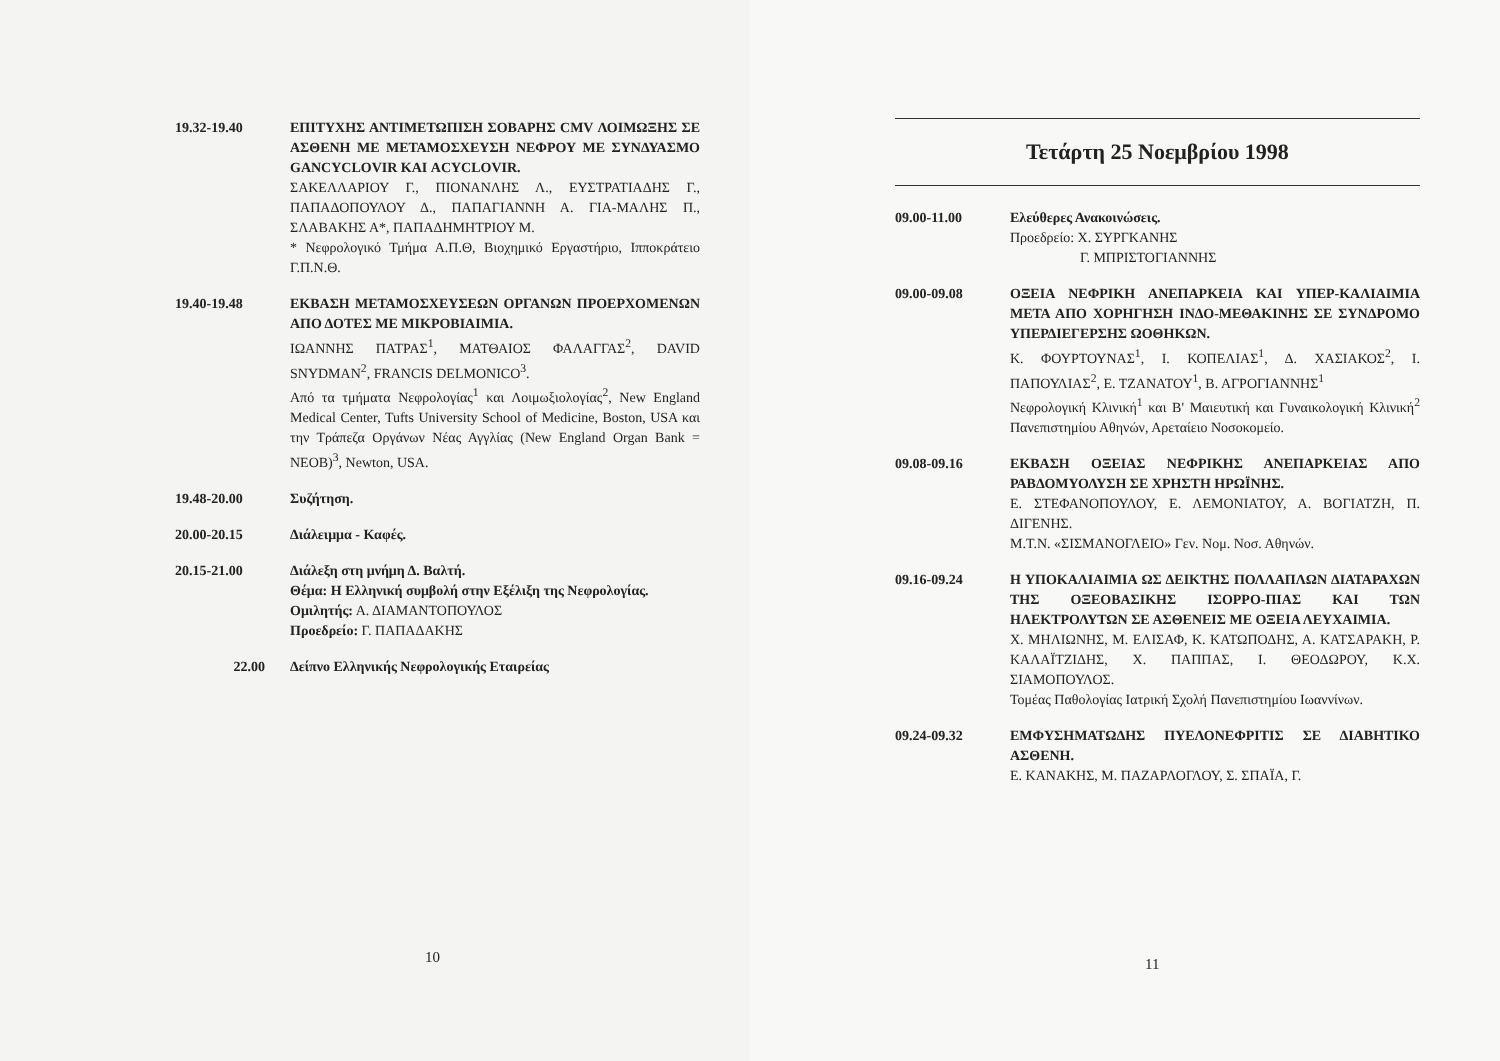19.32-19.40 ΕΠΙΤΥΧΗΣ ΑΝΤΙΜΕΤΩΠΙΣΗ ΣΟΒΑΡΗΣ CMV ΛΟΙΜΩΞΗΣ ΣΕ ΑΣΘΕΝΗ ΜΕ ΜΕΤΑΜΟΣΧΕΥΣΗ ΝΕΦΡΟΥ ΜΕ ΣΥΝΔΥΑΣΜΟ GANCYCLOVIR ΚΑΙ ACYCLOVIR.
ΣΑΚΕΛΛΑΡΙΟΥ Γ., ΠΙΟΝΑΝΛΗΣ Λ., ΕΥΣΤΡΑΤΙΑΔΗΣ Γ., ΠΑΠΑΔΟΠΟΥΛΟΥ Δ., ΠΑΠΑΓΙΑΝΝΗ Α. ΓΙΑ-ΜΑΛΗΣ Π., ΣΛΑΒΑΚΗΣ Α*, ΠΑΠΑΔΗΜΗΤΡΙΟΥ Μ.
* Νεφρολογικό Τμήμα Α.Π.Θ, Βιοχημικό Εργαστήριο, Ιπποκράτειο Γ.Π.Ν.Θ.
19.40-19.48 ΕΚΒΑΣΗ ΜΕΤΑΜΟΣΧΕΥΣΕΩΝ ΟΡΓΑΝΩΝ ΠΡΟΕΡΧΟΜΕΝΩΝ ΑΠΟ ΔΟΤΕΣ ΜΕ ΜΙΚΡΟΒΙΑΙΜΙΑ.
ΙΩΑΝΝΗΣ ΠΑΤΡΑΣ<sup>1</sup>, ΜΑΤΘΑΙΟΣ ΦΑΛΑΓΓΑΣ<sup>2</sup>, DAVID SNYDMAN<sup>2</sup>, FRANCIS DELMONICO<sup>3</sup>.
Από τα τμήματα Νεφρολογίας<sup>1</sup> και Λοιμωξιολογίας<sup>2</sup>, New England Medical Center, Tufts University School of Medicine, Boston, USA και την Τράπεζα Οργάνων Νέας Αγγλίας (New England Organ Bank = NEOB)<sup>3</sup>, Newton, USA.
19.48-20.00 Συζήτηση.
20.00-20.15 Διάλειμμα - Καφές.
20.15-21.00 Διάλεξη στη μνήμη Δ. Βαλτή.
Θέμα: Η Ελληνική συμβολή στην Εξέλιξη της Νεφρολογίας.
Ομιλητής: Α. ΔΙΑΜΑΝΤΟΠΟΥΛΟΣ
Προεδρείο: Γ. ΠΑΠΑΔΑΚΗΣ
22.00 Δείπνο Ελληνικής Νεφρολογικής Εταιρείας
10
Τετάρτη 25 Νοεμβρίου 1998
09.00-11.00 Ελεύθερες Ανακοινώσεις.
Προεδρείο: Χ. ΣΥΡΓΚΑΝΗΣ
Γ. ΜΠΡΙΣΤΟΓΙΑΝΝΗΣ
09.00-09.08 ΟΞΕΙΑ ΝΕΦΡΙΚΗ ΑΝΕΠΑΡΚΕΙΑ ΚΑΙ ΥΠΕΡ-ΚΑΛΙΑΙΜΙΑ ΜΕΤΑ ΑΠΟ ΧΟΡΗΓΗΣΗ ΙΝΔΟ-ΜΕΘΑΚΙΝΗΣ ΣΕ ΣΥΝΔΡΟΜΟ ΥΠΕΡΔΙΕΓΕΡΣΗΣ ΩΟΘΗΚΩΝ.
Κ. ΦΟΥΡΤΟΥΝΑΣ<sup>1</sup>, Ι. ΚΟΠΕΛΙΑΣ<sup>1</sup>, Δ. ΧΑΣΙΑΚΟΣ<sup>2</sup>, Ι. ΠΑΠΟΥΛΙΑΣ<sup>2</sup>, Ε. ΤΖΑΝΑΤΟΥ<sup>1</sup>, Β. ΑΓΡΟΓΙΑΝΝΗΣ<sup>1</sup>
Νεφρολογική Κλινική<sup>1</sup> και Β' Μαιευτική και Γυναικολογική Κλινική<sup>2</sup> Πανεπιστημίου Αθηνών, Αρεταίειο Νοσοκομείο.
09.08-09.16 ΕΚΒΑΣΗ ΟΞΕΙΑΣ ΝΕΦΡΙΚΗΣ ΑΝΕΠΑΡΚΕΙΑΣ ΑΠΟ ΡΑΒΔΟΜΥΟΛΥΣΗ ΣΕ ΧΡΗΣΤΗ ΗΡΩΪΝΗΣ.
Ε. ΣΤΕΦΑΝΟΠΟΥΛΟΥ, Ε. ΛΕΜΟΝΙΑΤΟΥ, Α. ΒΟΓΙΑΤΖΗ, Π. ΔΙΓΕΝΗΣ.
Μ.Τ.Ν. «ΣΙΣΜΑΝΟΓΛΕΙΟ» Γεν. Νομ. Νοσ. Αθηνών.
09.16-09.24 Η ΥΠΟΚΑΛΙΑΙΜΙΑ ΩΣ ΔΕΙΚΤΗΣ ΠΟΛΛΑΠΛΩΝ ΔΙΑΤΑΡΑΧΩΝ ΤΗΣ ΟΞΕΟΒΑΣΙΚΗΣ ΙΣΟΡΡΟ-ΠΙΑΣ ΚΑΙ ΤΩΝ ΗΛΕΚΤΡΟΛΥΤΩΝ ΣΕ ΑΣΘΕΝΕΙΣ ΜΕ ΟΞΕΙΑ ΛΕΥΧΑΙΜΙΑ.
Χ. ΜΗΛΙΩΝΗΣ, Μ. ΕΛΙΣΑΦ, Κ. ΚΑΤΩΠΟΔΗΣ, Α. ΚΑΤΣΑΡΑΚΗ, Ρ. ΚΑΛΑΪΤΖΙΔΗΣ, Χ. ΠΑΠΠΑΣ, Ι. ΘΕΟΔΩΡΟΥ, Κ.Χ. ΣΙΑΜΟΠΟΥΛΟΣ.
Τομέας Παθολογίας Ιατρική Σχολή Πανεπιστημίου Ιωαννίνων.
09.24-09.32 ΕΜΦΥΣΗΜΑΤΩΔΗΣ ΠΥΕΛΟΝΕΦΡΙΤΙΣ ΣΕ ΔΙΑΒΗΤΙΚΟ ΑΣΘΕΝΗ.
Ε. ΚΑΝΑΚΗΣ, Μ. ΠΑΖΑΡΛΟΓΛΟΥ, Σ. ΣΠΑΪΑ, Γ.
11